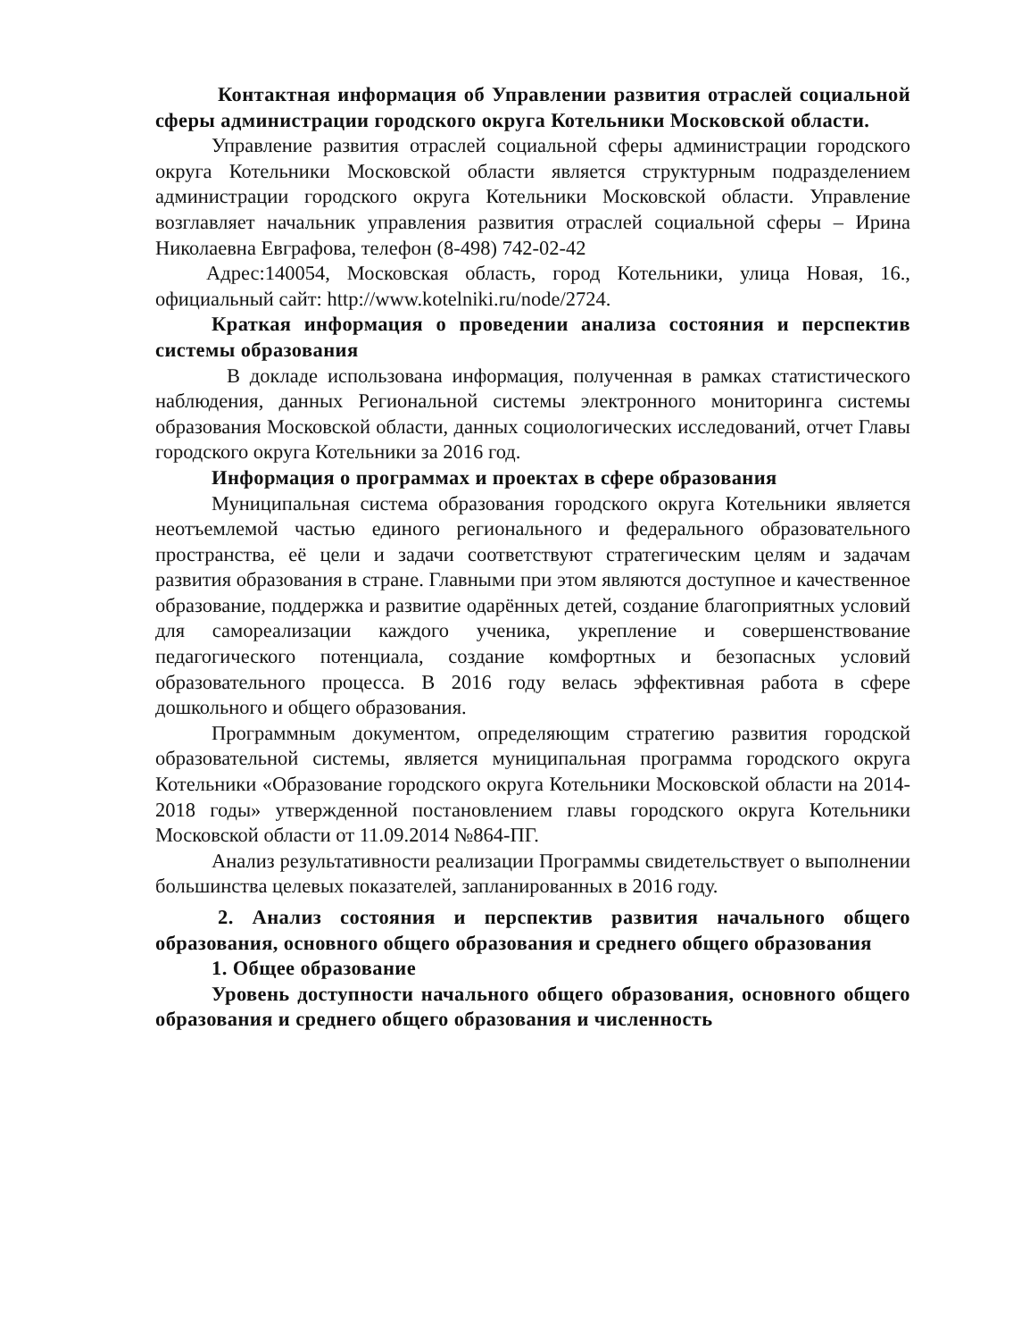Контактная информация об Управлении развития отраслей социальной сферы администрации городского округа Котельники Московской области.
Управление развития отраслей социальной сферы администрации городского округа Котельники Московской области является структурным подразделением администрации городского округа Котельники Московской области. Управление возглавляет начальник управления развития отраслей социальной сферы – Ирина Николаевна Евграфова, телефон (8-498) 742-02-42
Адрес:140054, Московская область, город Котельники, улица Новая, 16., официальный сайт: http://www.kotelniki.ru/node/2724.
Краткая информация о проведении анализа состояния и перспектив системы образования
В докладе использована информация, полученная в рамках статистического наблюдения, данных Региональной системы электронного мониторинга системы образования Московской области, данных социологических исследований, отчет Главы городского округа Котельники за 2016 год.
Информация о программах и проектах в сфере образования
Муниципальная система образования городского округа Котельники является неотъемлемой частью единого регионального и федерального образовательного пространства, её цели и задачи соответствуют стратегическим целям и задачам развития образования в стране. Главными при этом являются доступное и качественное образование, поддержка и развитие одарённых детей, создание благоприятных условий для самореализации каждого ученика, укрепление и совершенствование педагогического потенциала, создание комфортных и безопасных условий образовательного процесса. В 2016 году велась эффективная работа в сфере дошкольного и общего образования.
Программным документом, определяющим стратегию развития городской образовательной системы, является муниципальная программа городского округа Котельники «Образование городского округа Котельники Московской области на 2014-2018 годы» утвержденной постановлением главы городского округа Котельники Московской области от 11.09.2014 №864-ПГ.
Анализ результативности реализации Программы свидетельствует о выполнении большинства целевых показателей, запланированных в 2016 году.
2. Анализ состояния и перспектив развития начального общего образования, основного общего образования и среднего общего образования
1. Общее образование
Уровень доступности начального общего образования, основного общего образования и среднего общего образования и численность